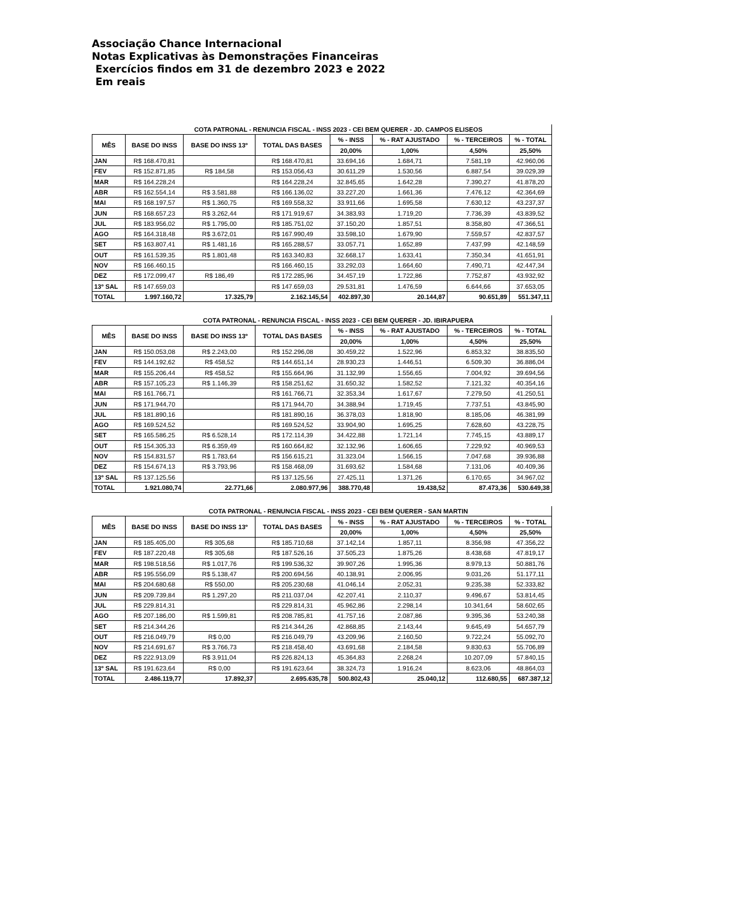Associação Chance Internacional
Notas Explicativas às Demonstrações Financeiras
Exercícios findos em 31 de dezembro 2023 e 2022
Em reais
| | COTA PATRONAL - RENUNCIA FISCAL - INSS 2023 - CEI BEM QUERER - JD. CAMPOS ELISEOS | | | | | | |
| MÊS | BASE DO INSS | BASE DO INSS 13º | TOTAL DAS BASES | % - INSS | % - RAT AJUSTADO | % - TERCEIROS | % - TOTAL |
| | | | | 20,00% | 1,00% | 4,50% | 25,50% |
| JAN | R$ 168.470,81 | | R$ 168.470,81 | 33.694,16 | 1.684,71 | 7.581,19 | 42.960,06 |
| FEV | R$ 152.871,85 | R$ 184,58 | R$ 153.056,43 | 30.611,29 | 1.530,56 | 6.887,54 | 39.029,39 |
| MAR | R$ 164.228,24 | | R$ 164.228,24 | 32.845,65 | 1.642,28 | 7.390,27 | 41.878,20 |
| ABR | R$ 162.554,14 | R$ 3.581,88 | R$ 166.136,02 | 33.227,20 | 1.661,36 | 7.476,12 | 42.364,69 |
| MAI | R$ 168.197,57 | R$ 1.360,75 | R$ 169.558,32 | 33.911,66 | 1.695,58 | 7.630,12 | 43.237,37 |
| JUN | R$ 168.657,23 | R$ 3.262,44 | R$ 171.919,67 | 34.383,93 | 1.719,20 | 7.736,39 | 43.839,52 |
| JUL | R$ 183.956,02 | R$ 1.795,00 | R$ 185.751,02 | 37.150,20 | 1.857,51 | 8.358,80 | 47.366,51 |
| AGO | R$ 164.318,48 | R$ 3.672,01 | R$ 167.990,49 | 33.598,10 | 1.679,90 | 7.559,57 | 42.837,57 |
| SET | R$ 163.807,41 | R$ 1.481,16 | R$ 165.288,57 | 33.057,71 | 1.652,89 | 7.437,99 | 42.148,59 |
| OUT | R$ 161.539,35 | R$ 1.801,48 | R$ 163.340,83 | 32.668,17 | 1.633,41 | 7.350,34 | 41.651,91 |
| NOV | R$ 166.460,15 | | R$ 166.460,15 | 33.292,03 | 1.664,60 | 7.490,71 | 42.447,34 |
| DEZ | R$ 172.099,47 | R$ 186,49 | R$ 172.285,96 | 34.457,19 | 1.722,86 | 7.752,87 | 43.932,92 |
| 13º SAL | R$ 147.659,03 | | R$ 147.659,03 | 29.531,81 | 1.476,59 | 6.644,66 | 37.653,05 |
| TOTAL | 1.997.160,72 | 17.325,79 | 2.162.145,54 | 402.897,30 | 20.144,87 | 90.651,89 | 551.347,11 |
| | COTA PATRONAL - RENUNCIA FISCAL - INSS 2023 - CEI BEM QUERER - JD. IBIRAPUERA | | | | | | |
| MÊS | BASE DO INSS | BASE DO INSS 13º | TOTAL DAS BASES | % - INSS | % - RAT AJUSTADO | % - TERCEIROS | % - TOTAL |
| | | | | 20,00% | 1,00% | 4,50% | 25,50% |
| JAN | R$ 150.053,08 | R$ 2.243,00 | R$ 152.296,08 | 30.459,22 | 1.522,96 | 6.853,32 | 38.835,50 |
| FEV | R$ 144.192,62 | R$ 458,52 | R$ 144.651,14 | 28.930,23 | 1.446,51 | 6.509,30 | 36.886,04 |
| MAR | R$ 155.206,44 | R$ 458,52 | R$ 155.664,96 | 31.132,99 | 1.556,65 | 7.004,92 | 39.694,56 |
| ABR | R$ 157.105,23 | R$ 1.146,39 | R$ 158.251,62 | 31.650,32 | 1.582,52 | 7.121,32 | 40.354,16 |
| MAI | R$ 161.766,71 | | R$ 161.766,71 | 32.353,34 | 1.617,67 | 7.279,50 | 41.250,51 |
| JUN | R$ 171.944,70 | | R$ 171.944,70 | 34.388,94 | 1.719,45 | 7.737,51 | 43.845,90 |
| JUL | R$ 181.890,16 | | R$ 181.890,16 | 36.378,03 | 1.818,90 | 8.185,06 | 46.381,99 |
| AGO | R$ 169.524,52 | | R$ 169.524,52 | 33.904,90 | 1.695,25 | 7.628,60 | 43.228,75 |
| SET | R$ 165.586,25 | R$ 6.528,14 | R$ 172.114,39 | 34.422,88 | 1.721,14 | 7.745,15 | 43.889,17 |
| OUT | R$ 154.305,33 | R$ 6.359,49 | R$ 160.664,82 | 32.132,96 | 1.606,65 | 7.229,92 | 40.969,53 |
| NOV | R$ 154.831,57 | R$ 1.783,64 | R$ 156.615,21 | 31.323,04 | 1.566,15 | 7.047,68 | 39.936,88 |
| DEZ | R$ 154.674,13 | R$ 3.793,96 | R$ 158.468,09 | 31.693,62 | 1.584,68 | 7.131,06 | 40.409,36 |
| 13º SAL | R$ 137.125,56 | | R$ 137.125,56 | 27.425,11 | 1.371,26 | 6.170,65 | 34.967,02 |
| TOTAL | 1.921.080,74 | 22.771,66 | 2.080.977,96 | 388.770,48 | 19.438,52 | 87.473,36 | 530.649,38 |
| | COTA PATRONAL - RENUNCIA FISCAL - INSS 2023 - CEI BEM QUERER - SAN MARTIN | | | | | | |
| MÊS | BASE DO INSS | BASE DO INSS 13º | TOTAL DAS BASES | % - INSS | % - RAT AJUSTADO | % - TERCEIROS | % - TOTAL |
| | | | | 20,00% | 1,00% | 4,50% | 25,50% |
| JAN | R$ 185.405,00 | R$ 305,68 | R$ 185.710,68 | 37.142,14 | 1.857,11 | 8.356,98 | 47.356,22 |
| FEV | R$ 187.220,48 | R$ 305,68 | R$ 187.526,16 | 37.505,23 | 1.875,26 | 8.438,68 | 47.819,17 |
| MAR | R$ 198.518,56 | R$ 1.017,76 | R$ 199.536,32 | 39.907,26 | 1.995,36 | 8.979,13 | 50.881,76 |
| ABR | R$ 195.556,09 | R$ 5.138,47 | R$ 200.694,56 | 40.138,91 | 2.006,95 | 9.031,26 | 51.177,11 |
| MAI | R$ 204.680,68 | R$ 550,00 | R$ 205.230,68 | 41.046,14 | 2.052,31 | 9.235,38 | 52.333,82 |
| JUN | R$ 209.739,84 | R$ 1.297,20 | R$ 211.037,04 | 42.207,41 | 2.110,37 | 9.496,67 | 53.814,45 |
| JUL | R$ 229.814,31 | | R$ 229.814,31 | 45.962,86 | 2.298,14 | 10.341,64 | 58.602,65 |
| AGO | R$ 207.186,00 | R$ 1.599,81 | R$ 208.785,81 | 41.757,16 | 2.087,86 | 9.395,36 | 53.240,38 |
| SET | R$ 214.344,26 | | R$ 214.344,26 | 42.868,85 | 2.143,44 | 9.645,49 | 54.657,79 |
| OUT | R$ 216.049,79 | R$ 0,00 | R$ 216.049,79 | 43.209,96 | 2.160,50 | 9.722,24 | 55.092,70 |
| NOV | R$ 214.691,67 | R$ 3.766,73 | R$ 218.458,40 | 43.691,68 | 2.184,58 | 9.830,63 | 55.706,89 |
| DEZ | R$ 222.913,09 | R$ 3.911,04 | R$ 226.824,13 | 45.364,83 | 2.268,24 | 10.207,09 | 57.840,15 |
| 13º SAL | R$ 191.623,64 | R$ 0,00 | R$ 191.623,64 | 38.324,73 | 1.916,24 | 8.623,06 | 48.864,03 |
| TOTAL | 2.486.119,77 | 17.892,37 | 2.695.635,78 | 500.802,43 | 25.040,12 | 112.680,55 | 687.387,12 |